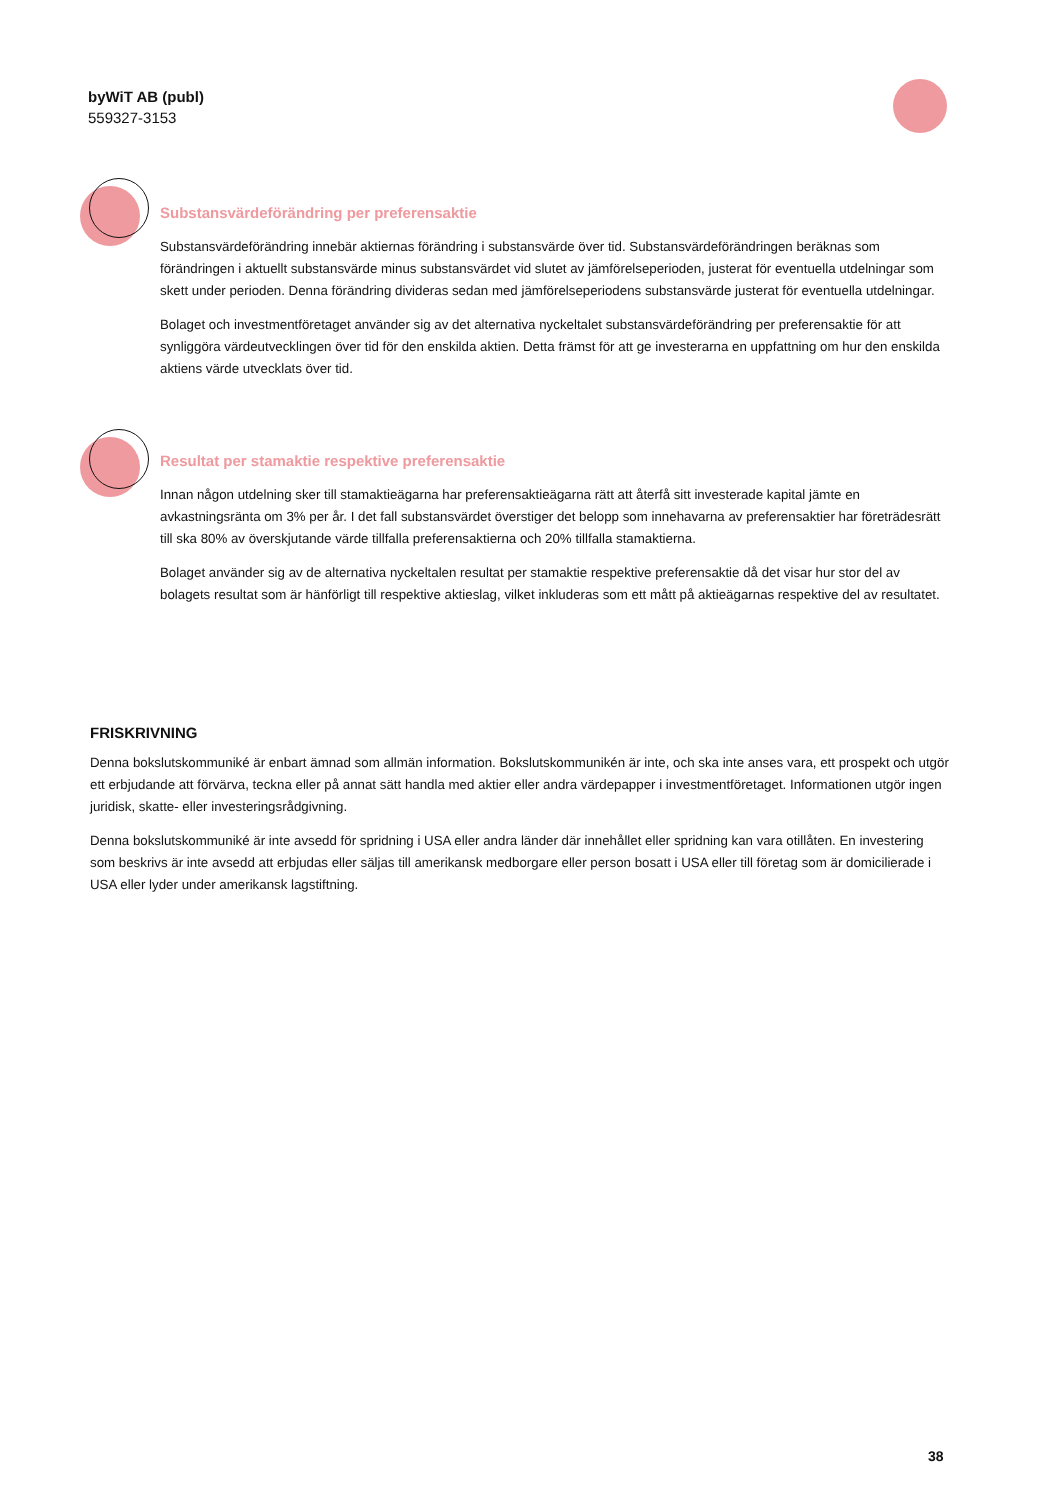byWiT AB (publ)
559327-3153
Substansvärdeförändring per preferensaktie
Substansvärdeförändring innebär aktiernas förändring i substansvärde över tid. Substansvärdeförändringen beräknas som förändringen i aktuellt substansvärde minus substansvärdet vid slutet av jämförelseperioden, justerat för eventuella utdelningar som skett under perioden. Denna förändring divideras sedan med jämförelseperiodens substansvärde justerat för eventuella utdelningar.
Bolaget och investmentföretaget använder sig av det alternativa nyckeltalet substansvärdeförändring per preferensaktie för att synliggöra värdeutvecklingen över tid för den enskilda aktien. Detta främst för att ge investerarna en uppfattning om hur den enskilda aktiens värde utvecklats över tid.
Resultat per stamaktie respektive preferensaktie
Innan någon utdelning sker till stamaktieägarna har preferensaktieägarna rätt att återfå sitt investerade kapital jämte en avkastningsränta om 3% per år. I det fall substansvärdet överstiger det belopp som innehavarna av preferensaktier har företrädesrätt till ska 80% av överskjutande värde tillfalla preferensaktierna och 20% tillfalla stamaktierna.
Bolaget använder sig av de alternativa nyckeltalen resultat per stamaktie respektive preferensaktie då det visar hur stor del av bolagets resultat som är hänförligt till respektive aktieslag, vilket inkluderas som ett mått på aktieägarnas respektive del av resultatet.
FRISKRIVNING
Denna bokslutskommuniké är enbart ämnad som allmän information. Bokslutskommunikén är inte, och ska inte anses vara, ett prospekt och utgör ett erbjudande att förvärva, teckna eller på annat sätt handla med aktier eller andra värdepapper i investmentföretaget. Informationen utgör ingen juridisk, skatte- eller investeringsrådgivning.
Denna bokslutskommuniké är inte avsedd för spridning i USA eller andra länder där innehållet eller spridning kan vara otillåten. En investering som beskrivs är inte avsedd att erbjudas eller säljas till amerikansk medborgare eller person bosatt i USA eller till företag som är domicilierade i USA eller lyder under amerikansk lagstiftning.
38